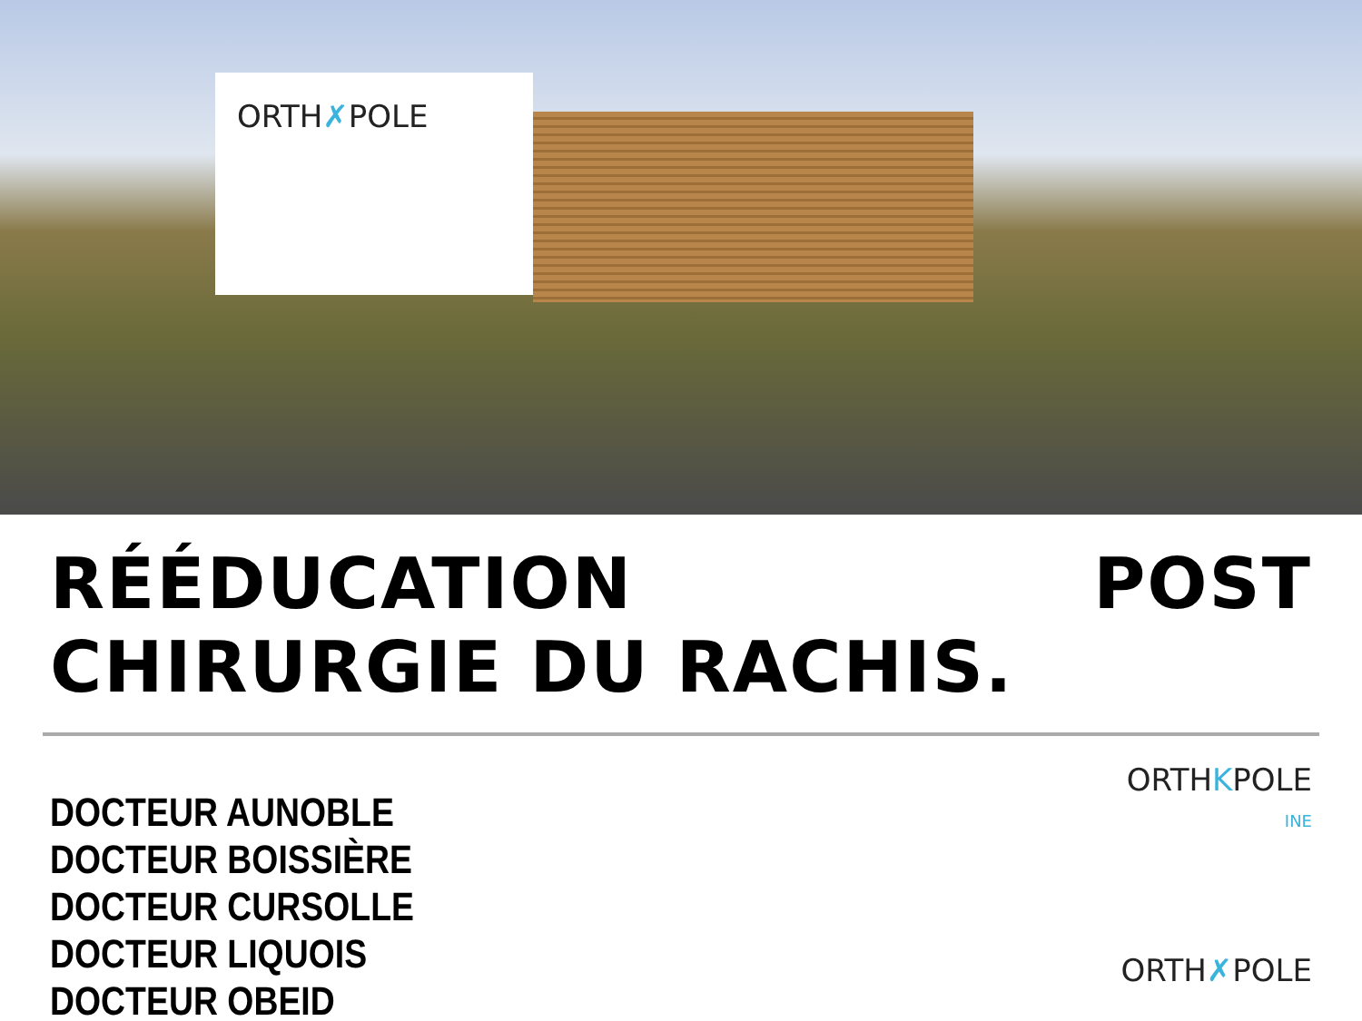ORTH✗POLE
RÉÉDUCATION POST CHIRURGIE DU RACHIS.
DOCTEUR AUNOBLE
DOCTEUR BOISSIÈRE
DOCTEUR CURSOLLE
DOCTEUR LIQUOIS
DOCTEUR OBEID
ORTHKPOLE
INE
ORTH✗POLE